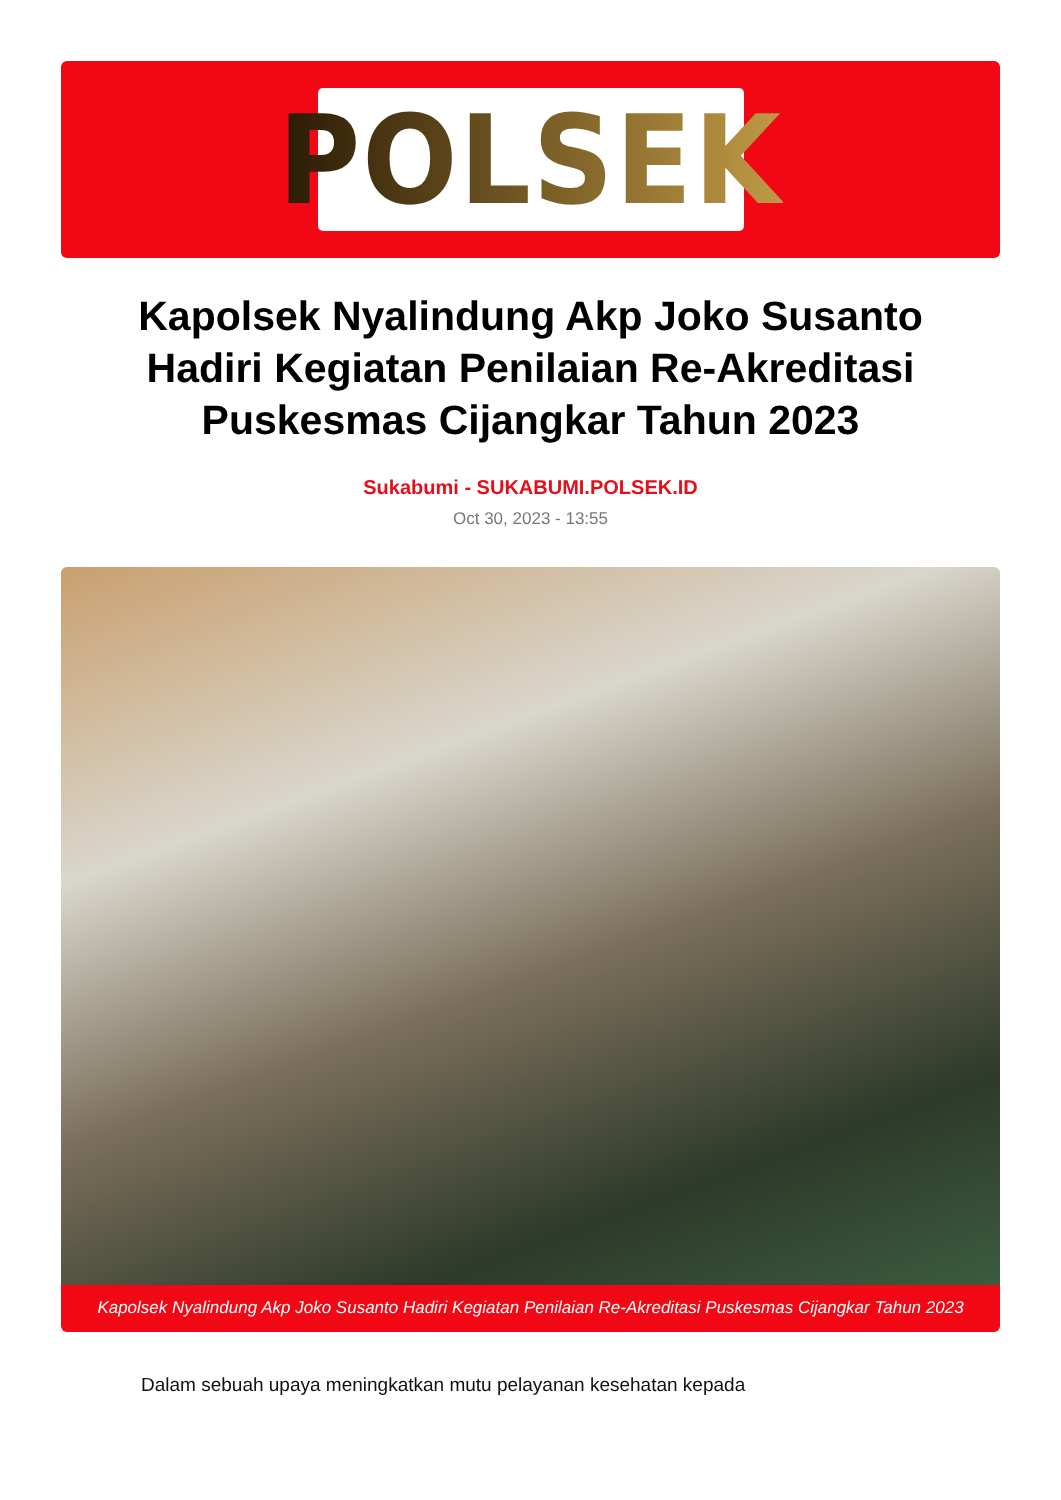POLSEK
Kapolsek Nyalindung Akp Joko Susanto Hadiri Kegiatan Penilaian Re-Akreditasi Puskesmas Cijangkar Tahun 2023
Sukabumi - SUKABUMI.POLSEK.ID
Oct 30, 2023 - 13:55
Kapolsek Nyalindung Akp Joko Susanto Hadiri Kegiatan Penilaian Re-Akreditasi Puskesmas Cijangkar Tahun 2023
Dalam sebuah upaya meningkatkan mutu pelayanan kesehatan kepada